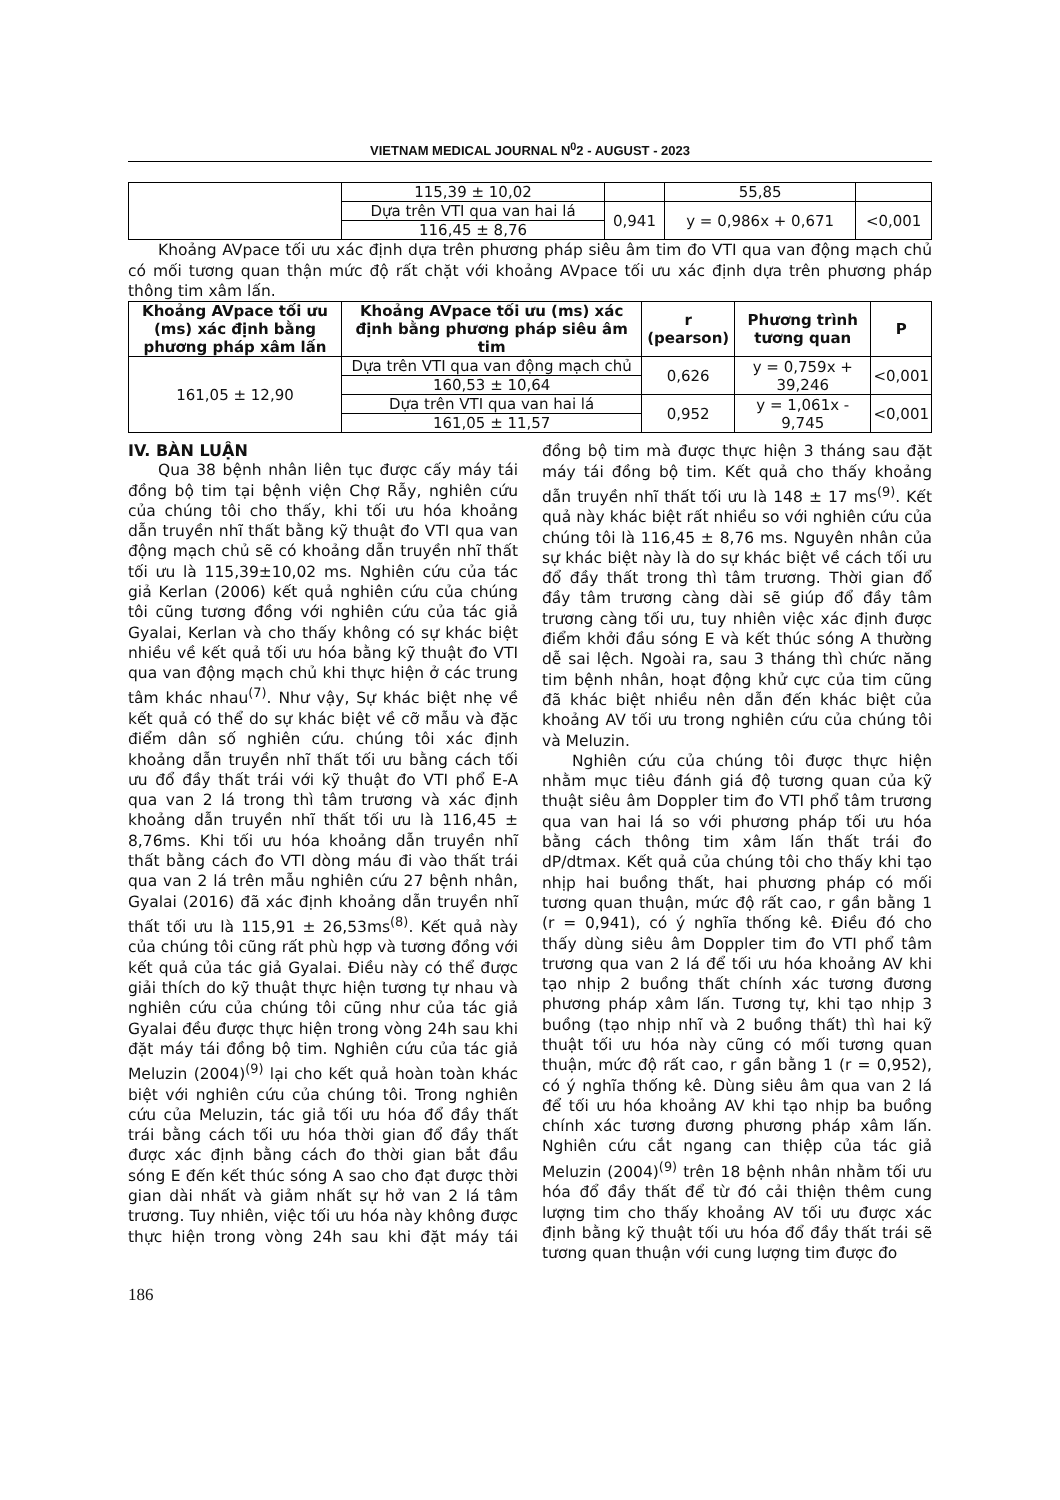VIETNAM MEDICAL JOURNAL N<sup>0</sup>2 - AUGUST - 2023
| | 115,39 ± 10,02 | | 55,85 | |
| | Dựa trên VTI qua van hai lá | 0,941 | y = 0,986x + 0,671 | <0,001 |
| | 116,45 ± 8,76 | | | |
Khoảng AVpace tối ưu xác định dựa trên phương pháp siêu âm tim đo VTI qua van động mạch chủ có mối tương quan thận mức độ rất chặt với khoảng AVpace tối ưu xác định dựa trên phương pháp thông tim xâm lấn.
| Khoảng AVpace tối ưu (ms) xác định bằng phương pháp xâm lấn | Khoảng AVpace tối ưu (ms) xác định bằng phương pháp siêu âm tim | r (pearson) | Phương trình tương quan | P |
| --- | --- | --- | --- | --- |
| 161,05 ± 12,90 | Dựa trên VTI qua van động mạch chủ | 0,626 | y = 0,759x + 39,246 | <0,001 |
| | 160,53 ± 10,64 | | | |
| | Dựa trên VTI qua van hai lá | 0,952 | y = 1,061x - 9,745 | <0,001 |
| | 161,05 ± 11,57 | | | |
IV. BÀN LUẬN
Qua 38 bệnh nhân liên tục được cấy máy tái đồng bộ tim tại bệnh viện Chợ Rẫy, nghiên cứu của chúng tôi cho thấy, khi tối ưu hóa khoảng dẫn truyền nhĩ thất bằng kỹ thuật đo VTI qua van động mạch chủ sẽ có khoảng dẫn truyền nhĩ thất tối ưu là 115,39±10,02 ms. Nghiên cứu của tác giả Kerlan (2006) kết quả nghiên cứu của chúng tôi cũng tương đồng với nghiên cứu của tác giả Gyalai, Kerlan và cho thấy không có sự khác biệt nhiều về kết quả tối ưu hóa bằng kỹ thuật đo VTI qua van động mạch chủ khi thực hiện ở các trung tâm khác nhau<sup>(7)</sup>. Như vậy, Sự khác biệt nhẹ về kết quả có thể do sự khác biệt về cỡ mẫu và đặc điểm dân số nghiên cứu. chúng tôi xác định khoảng dẫn truyền nhĩ thất tối ưu bằng cách tối ưu đổ đầy thất trái với kỹ thuật đo VTI phổ E-A qua van 2 lá trong thì tâm trương và xác định khoảng dẫn truyền nhĩ thất tối ưu là 116,45 ± 8,76ms. Khi tối ưu hóa khoảng dẫn truyền nhĩ thất bằng cách đo VTI dòng máu đi vào thất trái qua van 2 lá trên mẫu nghiên cứu 27 bệnh nhân, Gyalai (2016) đã xác định khoảng dẫn truyền nhĩ thất tối ưu là 115,91 ± 26,53ms<sup>(8)</sup>. Kết quả này của chúng tôi cũng rất phù hợp và tương đồng với kết quả của tác giả Gyalai. Điều này có thể được giải thích do kỹ thuật thực hiện tương tự nhau và nghiên cứu của chúng tôi cũng như của tác giả Gyalai đều được thực hiện trong vòng 24h sau khi đặt máy tái đồng bộ tim. Nghiên cứu của tác giả Meluzin (2004)<sup>(9)</sup> lại cho kết quả hoàn toàn khác biệt với nghiên cứu của chúng tôi. Trong nghiên cứu của Meluzin, tác giả tối ưu hóa đổ đầy thất trái bằng cách tối ưu hóa thời gian đổ đầy thất được xác định bằng cách đo thời gian bắt đầu sóng E đến kết thúc sóng A sao cho đạt được thời gian dài nhất và giảm nhất sự hở van 2 lá tâm trương. Tuy nhiên, việc tối ưu hóa này không được thực hiện trong vòng 24h sau khi đặt máy tái đồng bộ tim mà được thực hiện 3 tháng sau đặt máy tái đồng bộ tim. Kết quả cho thấy khoảng dẫn truyền nhĩ thất tối ưu là 148 ± 17 ms<sup>(9)</sup>. Kết quả này khác biệt rất nhiều so với nghiên cứu của chúng tôi là 116,45 ± 8,76 ms. Nguyên nhân của sự khác biệt này là do sự khác biệt về cách tối ưu đổ đầy thất trong thì tâm trương. Thời gian đổ đầy tâm trương càng dài sẽ giúp đổ đầy tâm trương càng tối ưu, tuy nhiên việc xác định được điểm khởi đầu sóng E và kết thúc sóng A thường dễ sai lệch. Ngoài ra, sau 3 tháng thì chức năng tim bệnh nhân, hoạt động khử cực của tim cũng đã khác biệt nhiều nên dẫn đến khác biệt của khoảng AV tối ưu trong nghiên cứu của chúng tôi và Meluzin.
Nghiên cứu của chúng tôi được thực hiện nhằm mục tiêu đánh giá độ tương quan của kỹ thuật siêu âm Doppler tim đo VTI phổ tâm trương qua van hai lá so với phương pháp tối ưu hóa bằng cách thông tim xâm lấn thất trái đo dP/dtmax. Kết quả của chúng tôi cho thấy khi tạo nhịp hai buồng thất, hai phương pháp có mối tương quan thuận, mức độ rất cao, r gần bằng 1 (r = 0,941), có ý nghĩa thống kê. Điều đó cho thấy dùng siêu âm Doppler tim đo VTI phổ tâm trương qua van 2 lá để tối ưu hóa khoảng AV khi tạo nhịp 2 buồng thất chính xác tương đương phương pháp xâm lấn. Tương tự, khi tạo nhịp 3 buồng (tạo nhịp nhĩ và 2 buồng thất) thì hai kỹ thuật tối ưu hóa này cũng có mối tương quan thuận, mức độ rất cao, r gần bằng 1 (r = 0,952), có ý nghĩa thống kê. Dùng siêu âm qua van 2 lá để tối ưu hóa khoảng AV khi tạo nhịp ba buồng chính xác tương đương phương pháp xâm lấn. Nghiên cứu cắt ngang can thiệp của tác giả Meluzin (2004)<sup>(9)</sup> trên 18 bệnh nhân nhằm tối ưu hóa đổ đầy thất để từ đó cải thiện thêm cung lượng tim cho thấy khoảng AV tối ưu được xác định bằng kỹ thuật tối ưu hóa đổ đầy thất trái sẽ tương quan thuận với cung lượng tim được đo
186